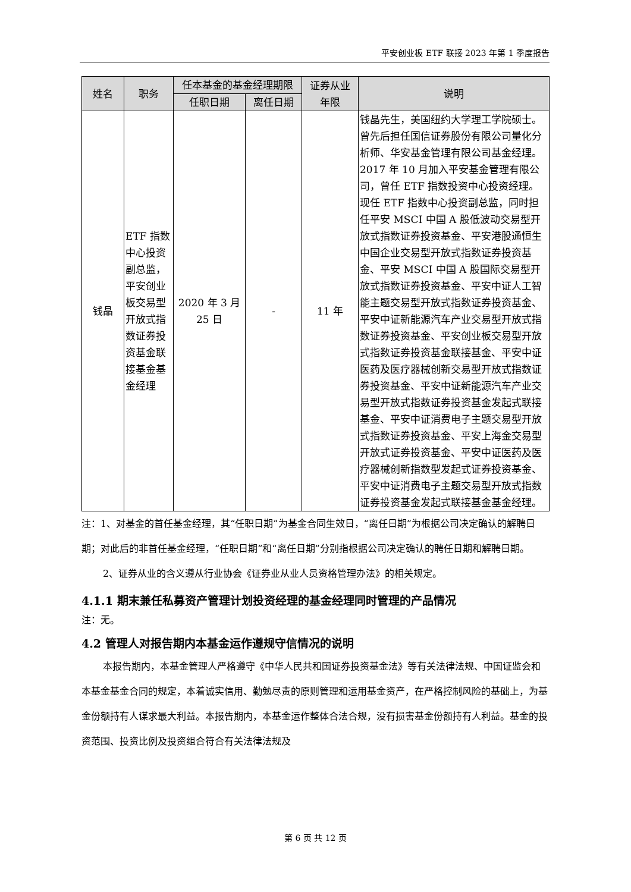平安创业板 ETF 联接 2023 年第 1 季度报告
| 姓名 | 职务 | 任本基金的基金经理期限 | | 证券从业 年限 | 说明 |
| --- | --- | --- | --- | --- | --- |
| | | 任职日期 | 离任日期 | | |
| 钱晶 | ETF 指数中心投资副总监，平安创业板交易型开放式指数证券投资基金联接基金基金经理 | 2020 年 3 月 25 日 | - | 11 年 | 钱晶先生，美国纽约大学理工学院硕士。曾先后担任国信证券股份有限公司量化分析师、华安基金管理有限公司基金经理。2017 年 10 月加入平安基金管理有限公司，曾任 ETF 指数投资中心投资经理。现任 ETF 指数中心投资副总监，同时担任平安 MSCI 中国 A 股低波动交易型开放式指数证券投资基金、平安港股通恒生中国企业交易型开放式指数证券投资基金、平安 MSCI 中国 A 股国际交易型开放式指数证券投资基金、平安中证人工智能主题交易型开放式指数证券投资基金、平安中证新能源汽车产业交易型开放式指数证券投资基金、平安创业板交易型开放式指数证券投资基金联接基金、平安中证医药及医疗器械创新交易型开放式指数证券投资基金、平安中证新能源汽车产业交易型开放式指数证券投资基金发起式联接基金、平安中证消费电子主题交易型开放式指数证券投资基金、平安上海金交易型开放式证券投资基金、平安中证医药及医疗器械创新指数型发起式证券投资基金、平安中证消费电子主题交易型开放式指数证券投资基金发起式联接基金基金经理。 |
注：1、对基金的首任基金经理，其“任职日期”为基金合同生效日，“离任日期”为根据公司决定确认的解聘日期；对此后的非首任基金经理，“任职日期”和“离任日期”分别指根据公司决定确认的聘任日期和解聘日期。
2、证券从业的含义遵从行业协会《证券业从业人员资格管理办法》的相关规定。
4.1.1 期末兼任私募资产管理计划投资经理的基金经理同时管理的产品情况
注：无。
4.2 管理人对报告期内本基金运作遵规守信情况的说明
本报告期内，本基金管理人严格遵守《中华人民共和国证券投资基金法》等有关法律法规、中国证监会和本基金基金合同的规定，本着诚实信用、勤勉尽责的原则管理和运用基金资产，在严格控制风险的基础上，为基金份额持有人谋求最大利益。本报告期内，本基金运作整体合法合规，没有损害基金份额持有人利益。基金的投资范围、投资比例及投资组合符合有关法律法规及
第 6 页 共 12 页